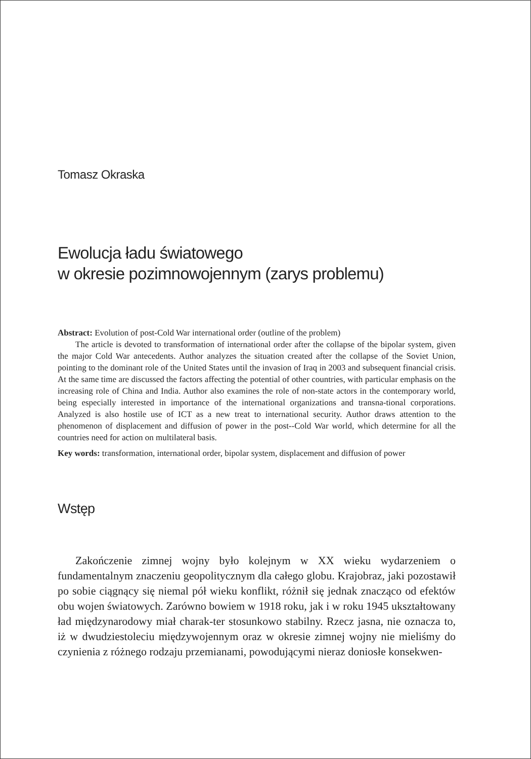Tomasz Okraska
Ewolucja ładu światowego
w okresie pozimnowojennym (zarys problemu)
Abstract: Evolution of post-Cold War international order (outline of the problem)
The article is devoted to transformation of international order after the collapse of the bipolar system, given the major Cold War antecedents. Author analyzes the situation created after the collapse of the Soviet Union, pointing to the dominant role of the United States until the invasion of Iraq in 2003 and subsequent financial crisis. At the same time are discussed the factors affecting the potential of other countries, with particular emphasis on the increasing role of China and India. Author also examines the role of non-state actors in the contemporary world, being especially interested in importance of the international organizations and transna-tional corporations. Analyzed is also hostile use of ICT as a new treat to international security. Author draws attention to the phenomenon of displacement and diffusion of power in the post--Cold War world, which determine for all the countries need for action on multilateral basis.
Key words: transformation, international order, bipolar system, displacement and diffusion of power
Wstęp
Zakończenie zimnej wojny było kolejnym w XX wieku wydarzeniem o fundamentalnym znaczeniu geopolitycznym dla całego globu. Krajobraz, jaki pozostawił po sobie ciągnący się niemal pół wieku konflikt, różnił się jednak znacząco od efektów obu wojen światowych. Zarówno bowiem w 1918 roku, jak i w roku 1945 ukształtowany ład międzynarodowy miał charak-ter stosunkowo stabilny. Rzecz jasna, nie oznacza to, iż w dwudziestoleciu międzywojennym oraz w okresie zimnej wojny nie mieliśmy do czynienia z różnego rodzaju przemianami, powodującymi nieraz doniosłe konsekwen-